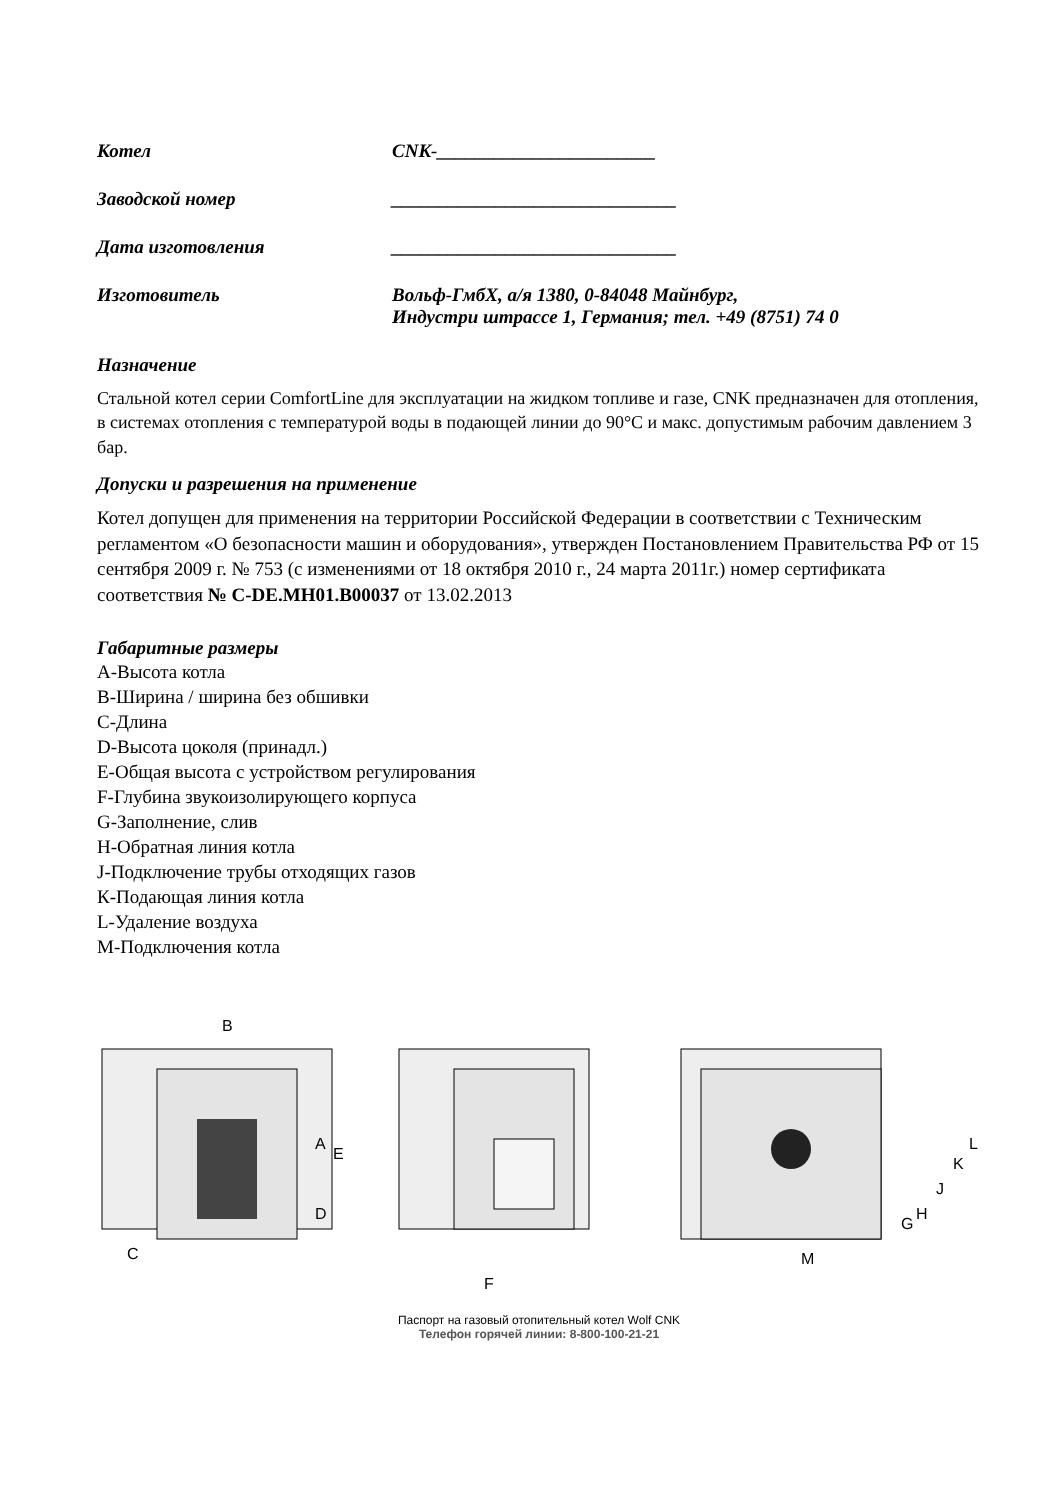Котел CNK-_______________________
Заводской номер ______________________________
Дата изготовления ______________________________
Изготовитель Вольф-ГмбХ, а/я 1380, 0-84048 Майнбург,
Индустри штрассе 1, Германия; тел. +49 (8751) 74 0
Назначение
Стальной котел серии ComfortLine для эксплуатации на жидком топливе и газе, CNK предназначен для отопления, в системах отопления с температурой воды в подающей линии до 90°С и макс. допустимым рабочим давлением 3 бар.
Допуски и разрешения на применение
Котел допущен для применения на территории Российской Федерации в соответствии с Техническим регламентом «О безопасности машин и оборудования», утвержден Постановлением Правительства РФ от 15 сентября 2009 г. № 753 (с изменениями от 18 октября 2010 г., 24 марта 2011г.) номер сертификата соответствия № С-DE.МН01.В00037 от 13.02.2013
Габаритные размеры
А-Высота котла
В-Ширина / ширина без обшивки
С-Длина
D-Высота цоколя (принадл.)
Е-Общая высота с устройством регулирования
F-Глубина звукоизолирующего корпуса
G-Заполнение, слив
Н-Обратная линия котла
J-Подключение трубы отходящих газов
К-Подающая линия котла
L-Удаление воздуха
М-Подключения котла
B
A
E
D
C
F
M
G
H
J
K
L
Паспорт на газовый отопительный котел Wolf CNK
Телефон горячей линии: 8-800-100-21-21